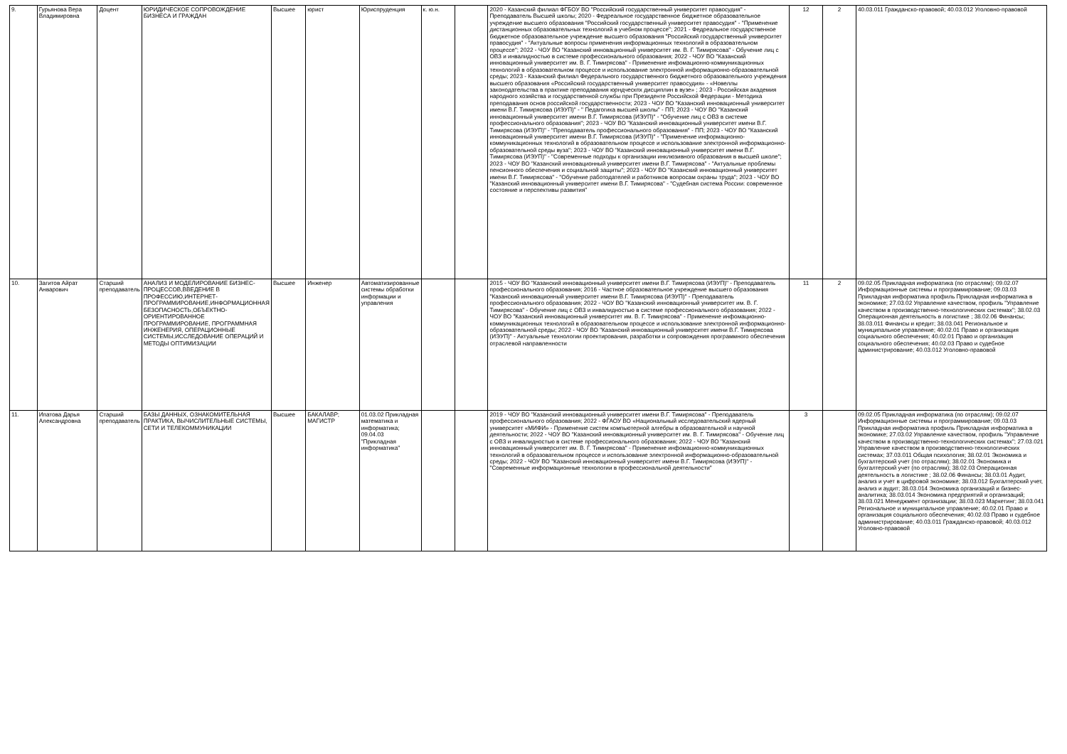| 9. | Гурьянова Вера Владимировна | Доцент | ЮРИДИЧЕСКОЕ СОПРОВОЖДЕНИЕ БИЗНЕСА И ГРАЖДАН | Высшее | юрист | Юриспруденция | к. ю.н. | | 2020 - Казанский филиал ФГБОУ ВО "Российский государственный университет правосудия" - Преподаватель Высшей школы; 2020 - Федреальное государственное бюджетное образовательное учреждение высшего образования "Российский государственный университет правосудия" - "Применение дистанционных образовательных технологий в учебном процессе"; 2021 - Федреальное государственное бюджетное образовательное учреждение высшего образования "Российский государственный университет правосудия" - "Актуальные вопросы применения информационных технологий в образовательном процессе"; 2022 - ЧОУ ВО "Казанский инновационный университет им. В. Г. Тимирясова" - Обучение лиц с ОВЗ и инвалидностью в системе профессионального образования; 2022 - ЧОУ ВО "Казанский инновационный университет им. В. Г. Тимирясова" - Применение инфомационно-коммуникационных технологий в образовательном процессе и использование электронной информационно-образовательной среды; 2023 - Казанский филиал Федерального государственного бюджетного образовательного учреждения высшего образования «Российский государственный университет правосудия» - «Новеллы законодательства в практике преподавания юрндческпх дисциплин в вузе» ; 2023 - Российская академия народного хозяйства и государственной службы при Президенте Российской Федерации - Методика преподавания основ российской государственности; 2023 - ЧОУ ВО "Казанский инновационный университет имени В.Г. Тимирясова (ИЭУП)" - " Педагогика высшей школы" - ПП; 2023 - ЧОУ ВО "Казанский инновационный университет имени В.Г. Тимирясова (ИЭУП)" - "Обучение лиц с ОВЗ в системе профессионального образования"; 2023 - ЧОУ ВО "Казанский инновационный университет имени В.Г. Тимирясова (ИЭУП)" - "Преподаватель профессионального образования" - ПП; 2023 - ЧОУ ВО "Казанский инновационный университет имени В.Г. Тимирясова (ИЭУП)" - "Применение информационно-коммуникационных технологий в образовательном процессе и использование электронной информационно-образовательной среды вуза"; 2023 - ЧОУ ВО "Казанский инновационный университет имени В.Г. Тимирясова (ИЭУП)" - "Современные подходы к организации инклюзивного образования в высшей школе"; 2023 - ЧОУ ВО "Казанский инновационный университет имени В.Г. Тимирясова" - "Актуальные проблемы пенсионного обеспечения и социальной защиты"; 2023 - ЧОУ ВО "Казанский инновационный университет имени В.Г. Тимирясова" - "Обучение работодателей и работников вопросам охраны труда"; 2023 - ЧОУ ВО "Казанский инновационный университет имени В.Г. Тимирясова" - "Судебная система России: современное состояние и перспективы развития" | 12 | 2 | 40.03.011 Гражданско-правовой; 40.03.012 Уголовно-правовой |
| 10. | Загитов Айрат Анварович | Старший преподаватель | АНАЛИЗ И МОДЕЛИРОВАНИЕ БИЗНЕС-ПРОЦЕССОВ,ВВЕДЕНИЕ В ПРОФЕССИЮ,ИНТЕРНЕТ-ПРОГРАММИРОВАНИЕ,ИНФОРМАЦИОННАЯ БЕЗОПАСНОСТЬ,ОБЪЕКТНО-ОРИЕНТИРОВАННОЕ ПРОГРАММИРОВАНИЕ, ПРОГРАММНАЯ ИНЖЕНЕРИЯ, ОПЕРАЦИОННЫЕ СИСТЕМЫ,ИССЛЕДОВАНИЕ ОПЕРАЦИЙ И МЕТОДЫ ОПТИМИЗАЦИИ | Высшее | Инженер | Автоматизированные системы обработки информации и управления | | | 2015 - ЧОУ ВО "Казанский инновационный университет имени В.Г. Тимирясова (ИЭУП)" - Преподаватель профессионального образования; 2016 - Частное образовательное учреждение высшего образования "Казанский инновационный университет имени В.Г. Тимирясова (ИЭУП)" - Преподаватель профессионального образования; 2022 - ЧОУ ВО "Казанский инновационный университет им. В. Г. Тимирясова" - Обучение лиц с ОВЗ и инвалидностью в системе профессионального образования; 2022 - ЧОУ ВО "Казанский инновационный университет им. В. Г. Тимирясова" - Применение инфомационно-коммуникационных технологий в образовательном процессе и использование электронной информационно-образовательной среды; 2022 - ЧОУ ВО "Казанский инновационный университет имени В.Г. Тимирясова (ИЭУП)" - Актуальные технологии проектирования, разработки и сопровождения программного обеспечения отраслевой направленности | 11 | 2 | 09.02.05 Прикладная информатика (по отраслям); 09.02.07 Информационные системы и программирование; 09.03.03 Прикладная информатика профиль Прикладная информатика в экономике; 27.03.02 Управление качеством, профиль "Управление качеством в производственно-технологических системах"; 38.02.03 Операционная деятельность в логистике ; 38.02.06 Финансы; 38.03.011 Финансы и кредит; 38.03.041 Региональное и муниципальное управление; 40.02.01 Право и организация социального обеспечения; 40.02.01 Право и организация социального обеспечения; 40.02.03 Право и судебное администрирование; 40.03.012 Уголовно-правовой |
| 11. | Ипатова Дарья Александровна | Старший преподаватель | БАЗЫ ДАННЫХ, ОЗНАКОМИТЕЛЬНАЯ ПРАКТИКА, ВЫЧИСЛИТЕЛЬНЫЕ СИСТЕМЫ, СЕТИ И ТЕЛЕКОММУНИКАЦИИ | Высшее | БАКАЛАВР; МАГИСТР | 01.03.02 Прикладная математика и информатика; 09.04.03 "Прикладная информатика" | | | 2019 - ЧОУ ВО "Казанский инновационный университет имени В.Г. Тимирясова" - Преподаватель профессионального образования; 2022 - ФГАОУ ВО «Национальный исследовательский ядерный университет «МИФИ» - Применение систем компьютерной алгебры в образовательной и научной деятельности; 2022 - ЧОУ ВО "Казанский инновационный университет им. В. Г. Тимирясова" - Обучение лиц с ОВЗ и инвалидностью в системе профессионального образования; 2022 - ЧОУ ВО "Казанский инновационный университет им. В. Г. Тимирясова" - Применение инфомационно-коммуникационных технологий в образовательном процессе и использование электронной информационно-образовательной среды; 2022 - ЧОУ ВО "Казанский инновационный университет имени В.Г. Тимирясова (ИЭУП)" - "Современные информационные технологии в профессиональной деятельности" | 3 | | 09.02.05 Прикладная информатика (по отраслям); 09.02.07 Информационные системы и программирование; 09.03.03 Прикладная информатика профиль Прикладная информатика в экономике; 27.03.02 Управление качеством, профиль "Управление качеством в производственно-технологических системах"; 27.03.021 Управление качеством в производственно-технологических системах; 37.03.011 Общая психология; 38.02.01 Экономика и бухгалтерский учет (по отраслям); 38.02.01 Экономика и бухгалтерский учет (по отраслям); 38.02.03 Операционная деятельность в логистике ; 38.02.06 Финансы; 38.03.01 Аудит, анализ и учет в цифровой экономике; 38.03.012 Бухгалтерский учет, анализ и аудит; 38.03.014 Экономика организаций и бизнес-аналитика; 38.03.014 Экономика предприятий и организаций; 38.03.021 Менеджмент организации; 38.03.023 Маркетинг; 38.03.041 Региональное и муниципальное управление; 40.02.01 Право и организация социального обеспечения; 40.02.03 Право и судебное администрирование; 40.03.011 Гражданско-правовой; 40.03.012 Уголовно-правовой |